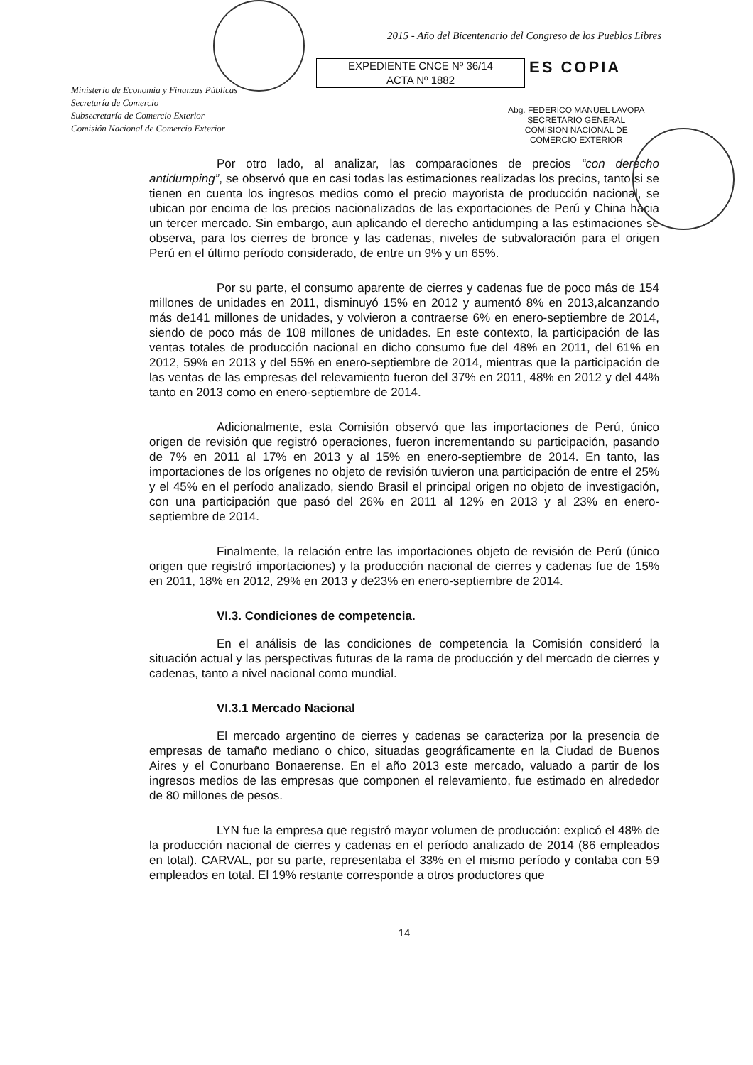2015 - Año del Bicentenario del Congreso de los Pueblos Libres
EXPEDIENTE CNCE Nº 36/14
ACTA Nº 1882
ES COPIA
Ministerio de Economía y Finanzas Públicas
Secretaría de Comercio
Subsecretaría de Comercio Exterior
Comisión Nacional de Comercio Exterior
Abg. FEDERICO MANUEL LAVOPA
SECRETARIO GENERAL
COMISION NACIONAL DE
COMERCIO EXTERIOR
Por otro lado, al analizar, las comparaciones de precios “con derecho antidumping”, se observó que en casi todas las estimaciones realizadas los precios, tanto si se tienen en cuenta los ingresos medios como el precio mayorista de producción nacional, se ubican por encima de los precios nacionalizados de las exportaciones de Perú y China hacia un tercer mercado. Sin embargo, aun aplicando el derecho antidumping a las estimaciones se observa, para los cierres de bronce y las cadenas, niveles de subvaloración para el origen Perú en el último período considerado, de entre un 9% y un 65%.
Por su parte, el consumo aparente de cierres y cadenas fue de poco más de 154 millones de unidades en 2011, disminuyó 15% en 2012 y aumentó 8% en 2013,alcanzando más de141 millones de unidades, y volvieron a contraerse 6% en enero-septiembre de 2014, siendo de poco más de 108 millones de unidades. En este contexto, la participación de las ventas totales de producción nacional en dicho consumo fue del 48% en 2011, del 61% en 2012, 59% en 2013 y del 55% en enero-septiembre de 2014, mientras que la participación de las ventas de las empresas del relevamiento fueron del 37% en 2011, 48% en 2012 y del 44% tanto en 2013 como en enero-septiembre de 2014.
Adicionalmente, esta Comisión observó que las importaciones de Perú, único origen de revisión que registró operaciones, fueron incrementando su participación, pasando de 7% en 2011 al 17% en 2013 y al 15% en enero-septiembre de 2014. En tanto, las importaciones de los orígenes no objeto de revisión tuvieron una participación de entre el 25% y el 45% en el período analizado, siendo Brasil el principal origen no objeto de investigación, con una participación que pasó del 26% en 2011 al 12% en 2013 y al 23% en enero-septiembre de 2014.
Finalmente, la relación entre las importaciones objeto de revisión de Perú (único origen que registró importaciones) y la producción nacional de cierres y cadenas fue de 15% en 2011, 18% en 2012, 29% en 2013 y de23% en enero-septiembre de 2014.
VI.3. Condiciones de competencia.
En el análisis de las condiciones de competencia la Comisión consideró la situación actual y las perspectivas futuras de la rama de producción y del mercado de cierres y cadenas, tanto a nivel nacional como mundial.
VI.3.1 Mercado Nacional
El mercado argentino de cierres y cadenas se caracteriza por la presencia de empresas de tamaño mediano o chico, situadas geográficamente en la Ciudad de Buenos Aires y el Conurbano Bonaerense. En el año 2013 este mercado, valuado a partir de los ingresos medios de las empresas que componen el relevamiento, fue estimado en alrededor de 80 millones de pesos.
LYN fue la empresa que registró mayor volumen de producción: explicó el 48% de la producción nacional de cierres y cadenas en el período analizado de 2014 (86 empleados en total). CARVAL, por su parte, representaba el 33% en el mismo período y contaba con 59 empleados en total. El 19% restante corresponde a otros productores que
14